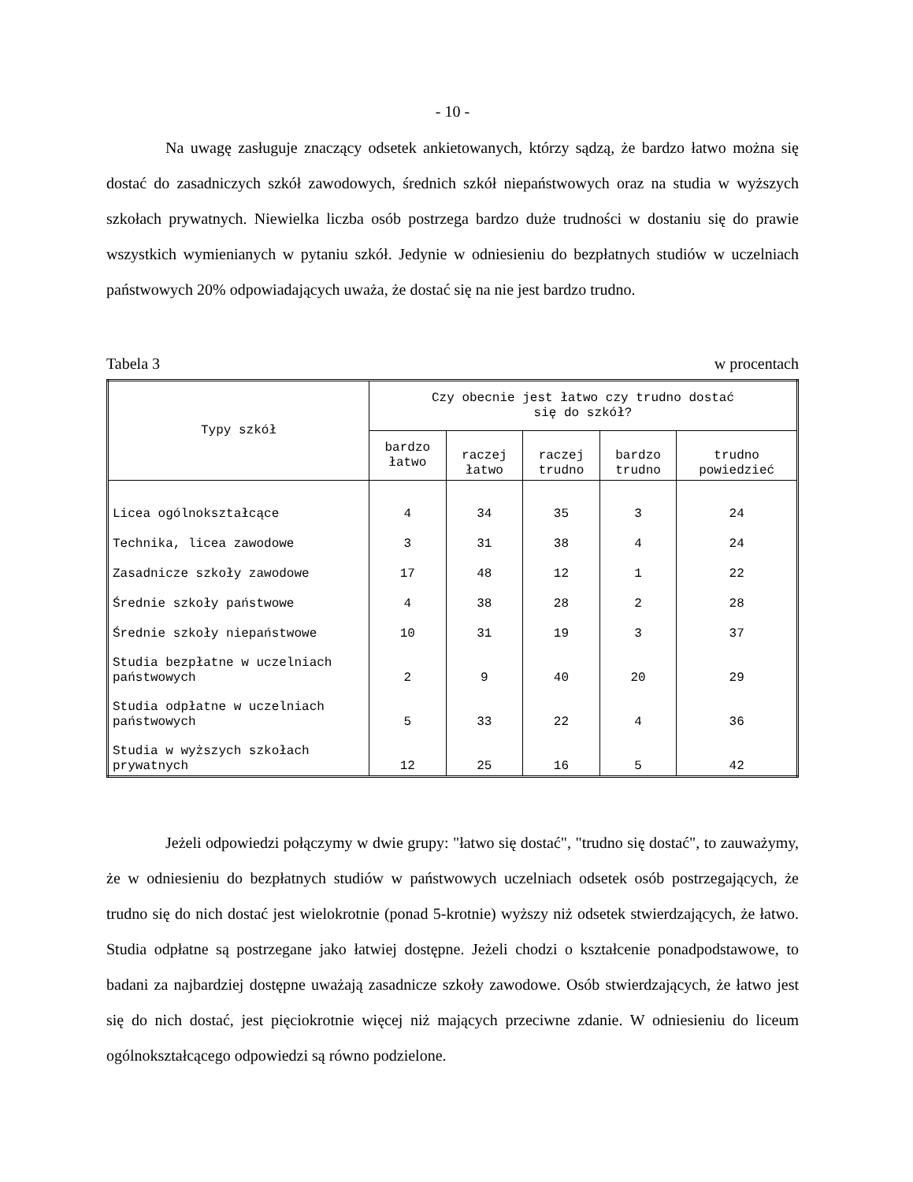- 10 -
Na uwagę zasługuje znaczący odsetek ankietowanych, którzy sądzą, że bardzo łatwo można się dostać do zasadniczych szkół zawodowych, średnich szkół niepaństwowych oraz na studia w wyższych szkołach prywatnych. Niewielka liczba osób postrzega bardzo duże trudności w dostaniu się do prawie wszystkich wymienianych w pytaniu szkół. Jedynie w odniesieniu do bezpłatnych studiów w uczelniach państwowych 20% odpowiadających uważa, że dostać się na nie jest bardzo trudno.
Tabela 3 w procentach
| Typy szkół | Czy obecnie jest łatwo czy trudno dostać się do szkół? | | | | |
| --- | --- | --- | --- | --- | --- |
| | bardzo łatwo | raczej łatwo | raczej trudno | bardzo trudno | trudno powiedzieć |
| Licea ogólnokształcące | 4 | 34 | 35 | 3 | 24 |
| Technika, licea zawodowe | 3 | 31 | 38 | 4 | 24 |
| Zasadnicze szkoły zawodowe | 17 | 48 | 12 | 1 | 22 |
| Średnie szkoły państwowe | 4 | 38 | 28 | 2 | 28 |
| Średnie szkoły niepaństwowe | 10 | 31 | 19 | 3 | 37 |
| Studia bezpłatne w uczelniach państwowych | 2 | 9 | 40 | 20 | 29 |
| Studia odpłatne w uczelniach państwowych | 5 | 33 | 22 | 4 | 36 |
| Studia w wyższych szkołach prywatnych | 12 | 25 | 16 | 5 | 42 |
Jeżeli odpowiedzi połączymy w dwie grupy: "łatwo się dostać", "trudno się dostać", to zauważymy, że w odniesieniu do bezpłatnych studiów w państwowych uczelniach odsetek osób postrzegających, że trudno się do nich dostać jest wielokrotnie (ponad 5-krotnie) wyższy niż odsetek stwierdzających, że łatwo. Studia odpłatne są postrzegane jako łatwiej dostępne. Jeżeli chodzi o kształcenie ponadpodstawowe, to badani za najbardziej dostępne uważają zasadnicze szkoły zawodowe. Osób stwierdzających, że łatwo jest się do nich dostać, jest pięciokrotnie więcej niż mających przeciwne zdanie. W odniesieniu do liceum ogólnokształcącego odpowiedzi są równo podzielone.